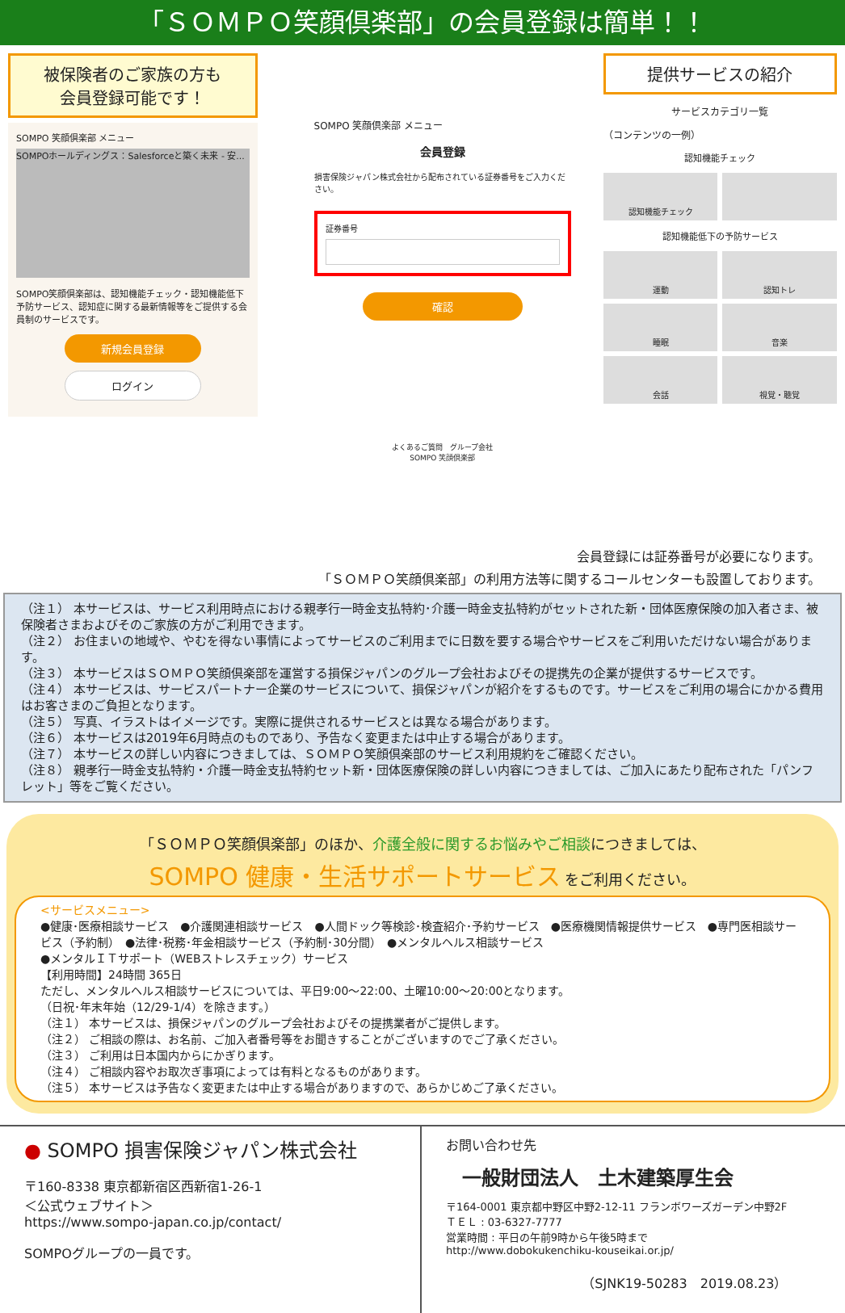「ＳＯＭＰＯ笑顔倶楽部」の会員登録は簡単！！
被保険者のご家族の方も
会員登録可能です！
SOMPO 笑顔倶楽部 メニュー
SOMPOホールディングス：Salesforceと築く未来 - 安...
SOMPO笑顔倶楽部は、認知機能チェック・認知機能低下予防サービス、認知症に関する最新情報等をご提供する会員制のサービスです。
新規会員登録
ログイン
SOMPO 笑顔倶楽部 メニュー
会員登録
損害保険ジャパン株式会社から配布されている証券番号をご入力ください。
証券番号
確認
よくあるご質問　グループ会社
SOMPO 笑顔倶楽部
提供サービスの紹介
サービスカテゴリ一覧
（コンテンツの一例）
認知機能チェック
認知機能チェック
認知機能低下の予防サービス
運動
認知トレ
睡眠
音楽
会話
視覚・聴覚
会員登録には証券番号が必要になります。
「ＳＯＭＰＯ笑顔倶楽部」の利用方法等に関するコールセンターも設置しております。
（注１） 本サービスは、サービス利用時点における親孝行一時金支払特約･介護一時金支払特約がセットされた新・団体医療保険の加入者さま、被保険者さまおよびそのご家族の方がご利用できます。
（注２） お住まいの地域や、やむを得ない事情によってサービスのご利用までに日数を要する場合やサービスをご利用いただけない場合があります。
（注３） 本サービスはＳＯＭＰＯ笑顔倶楽部を運営する損保ジャパンのグループ会社およびその提携先の企業が提供するサービスです。
（注４） 本サービスは、サービスパートナー企業のサービスについて、損保ジャパンが紹介をするものです。サービスをご利用の場合にかかる費用はお客さまのご負担となります。
（注５） 写真、イラストはイメージです。実際に提供されるサービスとは異なる場合があります。
（注６） 本サービスは2019年6月時点のものであり、予告なく変更または中止する場合があります。
（注７） 本サービスの詳しい内容につきましては、ＳＯＭＰＯ笑顔倶楽部のサービス利用規約をご確認ください。
（注８） 親孝行一時金支払特約・介護一時金支払特約セット新・団体医療保険の詳しい内容につきましては、ご加入にあたり配布された「パンフレット」等をご覧ください。
「ＳＯＭＰＯ笑顔倶楽部」のほか、介護全般に関するお悩みやご相談につきましては、
SOMPO 健康・生活サポートサービス をご利用ください。
<サービスメニュー>
●健康･医療相談サービス　●介護関連相談サービス　●人間ドック等検診･検査紹介･予約サービス　●医療機関情報提供サービス　●専門医相談サービス（予約制）　●法律･税務･年金相談サービス（予約制･30分間）　●メンタルヘルス相談サービス
●メンタルＩＴサポート（WEBストレスチェック）サービス
【利用時間】24時間 365日
ただし、メンタルヘルス相談サービスについては、平日9:00～22:00、土曜10:00～20:00となります。
（日祝･年末年始（12/29-1/4）を除きます。）
（注１） 本サービスは、損保ジャパンのグループ会社およびその提携業者がご提供します。
（注２） ご相談の際は、お名前、ご加入者番号等をお聞きすることがございますのでご了承ください。
（注３） ご利用は日本国内からにかぎります。
（注４） ご相談内容やお取次ぎ事項によっては有料となるものがあります。
（注５） 本サービスは予告なく変更または中止する場合がありますので、あらかじめご了承ください。
● SOMPO 損害保険ジャパン株式会社
〒160-8338 東京都新宿区西新宿1-26-1
＜公式ウェブサイト＞
https://www.sompo-japan.co.jp/contact/
SOMPOグループの一員です。
お問い合わせ先
一般財団法人　土木建築厚生会
〒164-0001 東京都中野区中野2-12-11 フランボワーズガーデン中野2F
ＴＥＬ : 03-6327-7777
営業時間 : 平日の午前9時から午後5時まで
http://www.dobokukenchiku-kouseikai.or.jp/
（SJNK19-50283　2019.08.23）